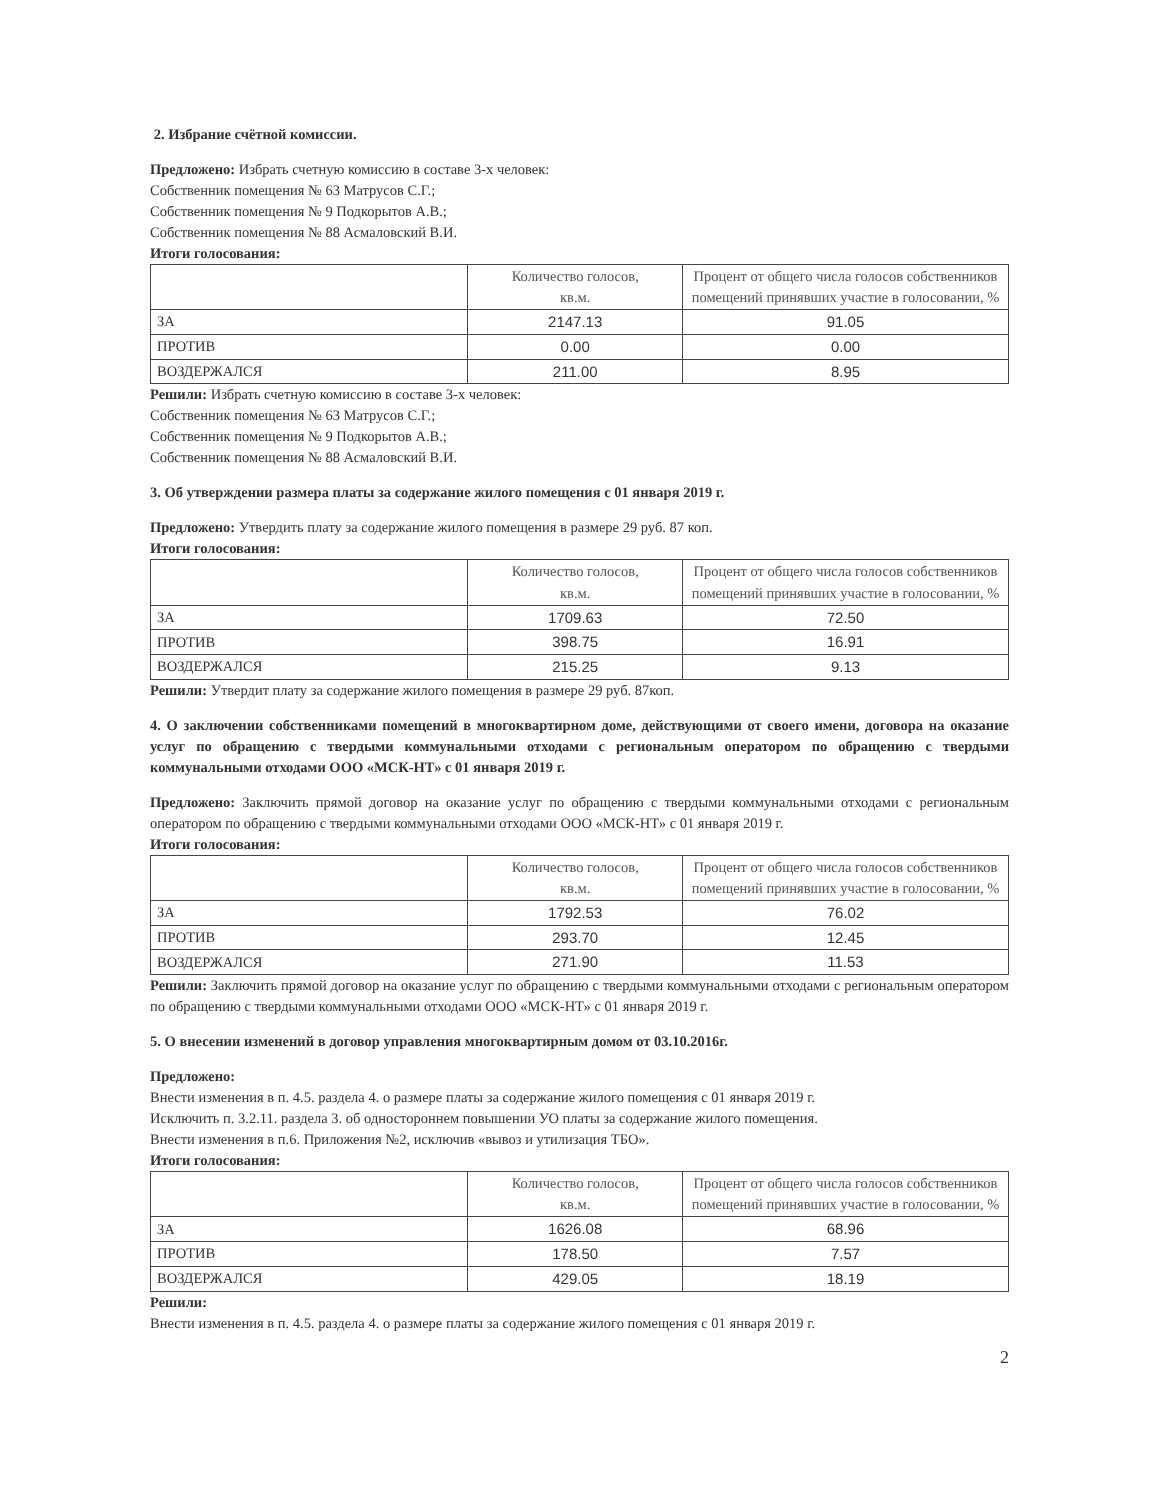2. Избрание счётной комиссии.
Предложено: Избрать счетную комиссию в составе 3-х человек:
Собственник помещения № 63 Матрусов С.Г.;
Собственник помещения № 9 Подкорытов А.В.;
Собственник помещения № 88 Асмаловский В.И.
Итоги голосования:
| | Количество голосов, кв.м. | Процент от общего числа голосов собственников помещений принявших участие в голосовании, % |
| ЗА | 2147.13 | 91.05 |
| ПРОТИВ | 0.00 | 0.00 |
| ВОЗДЕРЖАЛСЯ | 211.00 | 8.95 |
Решили: Избрать счетную комиссию в составе 3-х человек:
Собственник помещения № 63 Матрусов С.Г.;
Собственник помещения № 9 Подкорытов А.В.;
Собственник помещения № 88 Асмаловский В.И.
3. Об утверждении размера платы за содержание жилого помещения с 01 января 2019 г.
Предложено: Утвердить плату за содержание жилого помещения в размере 29 руб. 87 коп.
Итоги голосования:
| | Количество голосов, кв.м. | Процент от общего числа голосов собственников помещений принявших участие в голосовании, % |
| ЗА | 1709.63 | 72.50 |
| ПРОТИВ | 398.75 | 16.91 |
| ВОЗДЕРЖАЛСЯ | 215.25 | 9.13 |
Решили: Утвердит плату за содержание жилого помещения в размере 29 руб. 87коп.
4. О заключении собственниками помещений в многоквартирном доме, действующими от своего имени, договора на оказание услуг по обращению с твердыми коммунальными отходами с региональным оператором по обращению с твердыми коммунальными отходами ООО «МСК-НТ» с 01 января 2019 г.
Предложено: Заключить прямой договор на оказание услуг по обращению с твердыми коммунальными отходами с региональным оператором по обращению с твердыми коммунальными отходами ООО «МСК-НТ» с 01 января 2019 г.
Итоги голосования:
| | Количество голосов, кв.м. | Процент от общего числа голосов собственников помещений принявших участие в голосовании, % |
| ЗА | 1792.53 | 76.02 |
| ПРОТИВ | 293.70 | 12.45 |
| ВОЗДЕРЖАЛСЯ | 271.90 | 11.53 |
Решили: Заключить прямой договор на оказание услуг по обращению с твердыми коммунальными отходами с региональным оператором по обращению с твердыми коммунальными отходами ООО «МСК-НТ» с 01 января 2019 г.
5. О внесении изменений в договор управления многоквартирным домом от 03.10.2016г.
Предложено:
Внести изменения в п. 4.5. раздела 4. о размере платы за содержание жилого помещения с 01 января 2019 г.
Исключить п. 3.2.11. раздела 3. об одностороннем повышении УО платы за содержание жилого помещения.
Внести изменения в п.6. Приложения №2, исключив «вывоз и утилизация ТБО».
Итоги голосования:
| | Количество голосов, кв.м. | Процент от общего числа голосов собственников помещений принявших участие в голосовании, % |
| ЗА | 1626.08 | 68.96 |
| ПРОТИВ | 178.50 | 7.57 |
| ВОЗДЕРЖАЛСЯ | 429.05 | 18.19 |
Решили:
Внести изменения в п. 4.5. раздела 4. о размере платы за содержание жилого помещения с 01 января 2019 г.
2